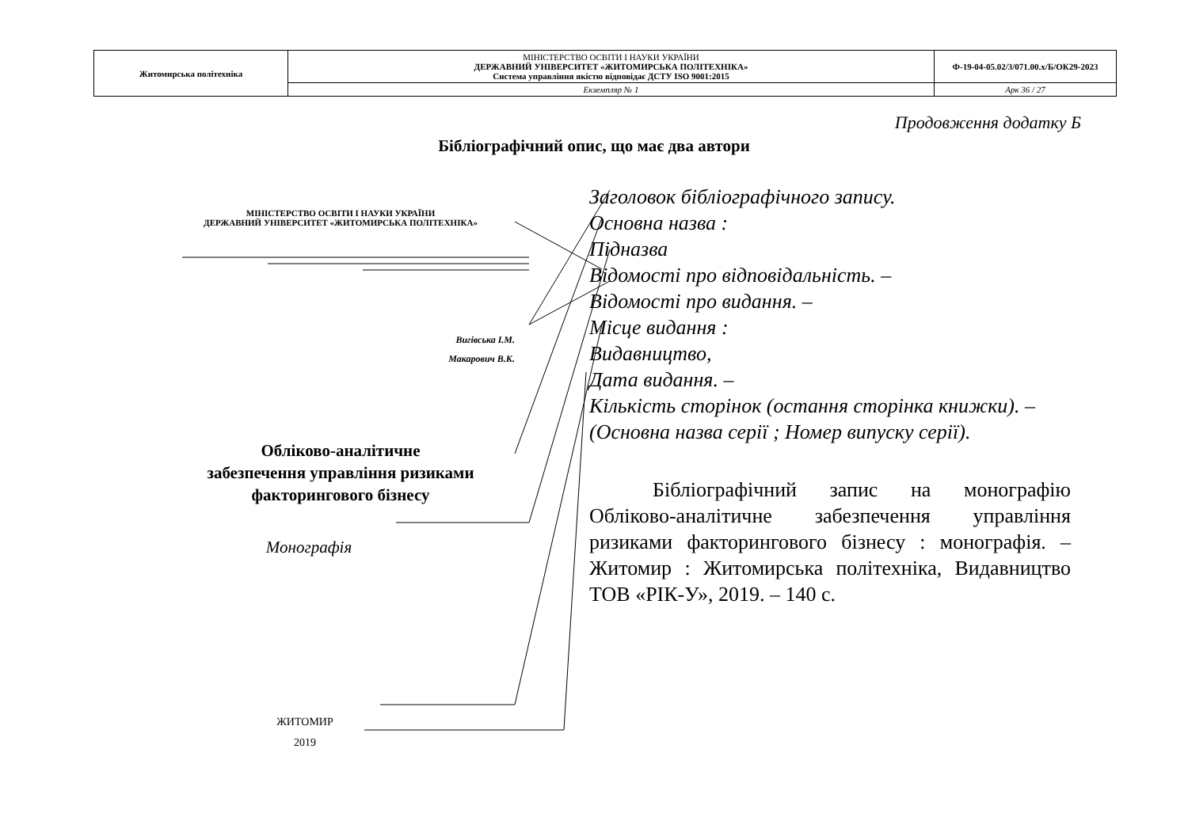| Житомирська політехніка | МІНІСТЕРСТВО ОСВІТИ І НАУКИ УКРАЇНИ ДЕРЖАВНИЙ УНІВЕРСИТЕТ «ЖИТОМИРСЬКА ПОЛІТЕХНІКА» Система управління якістю відповідає ДСТУ ISO 9001:2015 | Ф-19-04-05.02/3/071.00.х/Б/ОК29-2023 |
| | Екземпляр № 1 | Арк 36 / 27 |
Продовження додатку Б
Бібліографічний опис, що має два автори
МІНІСТЕРСТВО ОСВІТИ І НАУКИ УКРАЇНИ
ДЕРЖАВНИЙ УНІВЕРСИТЕТ «ЖИТОМИРСЬКА ПОЛІТЕХНІКА»
Вигівська І.М.
Макарович В.К.
Обліково-аналітичне
забезпечення управління ризиками
факторингового бізнесу
Монографія
ЖИТОМИР
2019
Заголовок бібліографічного запису.
Основна назва :
Підназва
Відомості про відповідальність. –
Відомості про видання. –
Місце видання :
Видавництво,
Дата видання. –
Кількість сторінок (остання сторінка книжки). –
(Основна назва серії ; Номер випуску серії).
Бібліографічний запис на монографію Обліково-аналітичне забезпечення управління ризиками факторингового бізнесу : монографія. – Житомир : Житомирська політехніка, Видавництво ТОВ «РІК-У», 2019. – 140 с.